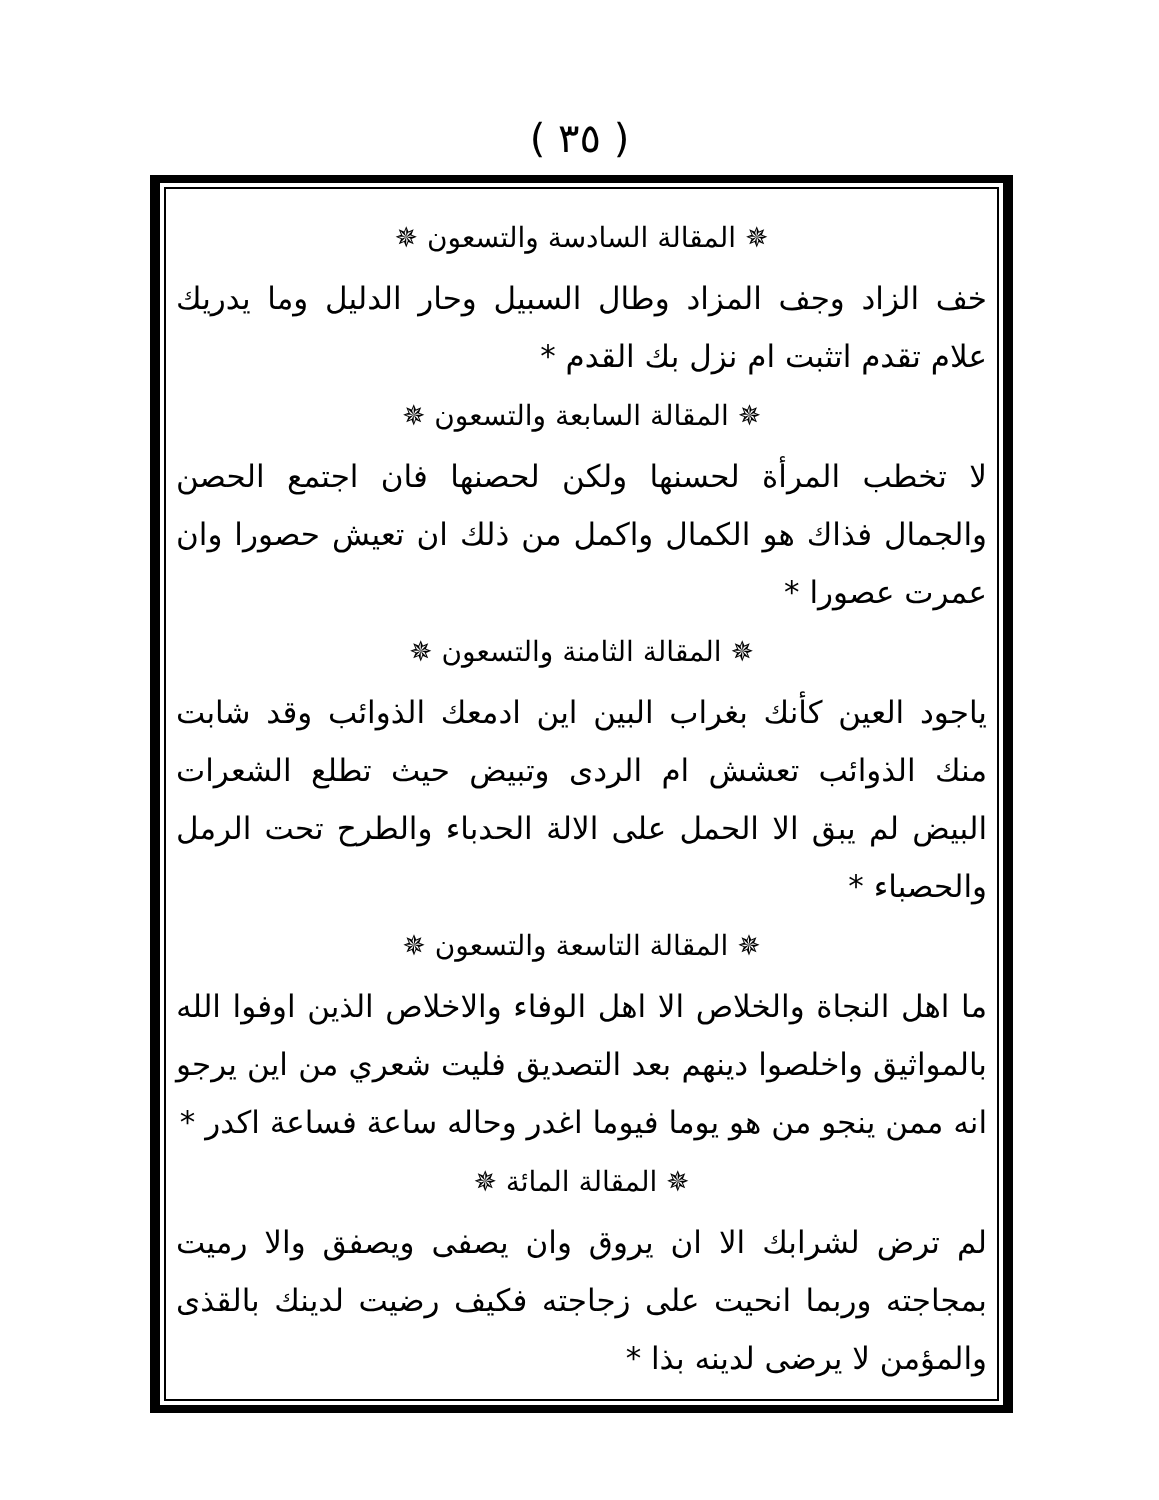( ٣٥ )
✵ المقالة السادسة والتسعون ✵
خف الزاد وجف المزاد وطال السبيل وحار الدليل وما يدريك علام تقدم اتثبت ام نزل بك القدم *
✵ المقالة السابعة والتسعون ✵
لا تخطب المرأة لحسنها ولكن لحصنها فان اجتمع الحصن والجمال فذاك هو الكمال واكمل من ذلك ان تعيش حصورا وان عمرت عصورا *
✵ المقالة الثامنة والتسعون ✵
ياجود العين كأنك بغراب البين اين ادمعك الذوائب وقد شابت منك الذوائب تعشش ام الردى وتبيض حيث تطلع الشعرات البيض لم يبق الا الحمل على الالة الحدباء والطرح تحت الرمل والحصباء *
✵ المقالة التاسعة والتسعون ✵
ما اهل النجاة والخلاص الا اهل الوفاء والاخلاص الذين اوفوا الله بالمواثيق واخلصوا دينهم بعد التصديق فليت شعري من اين يرجو انه ممن ينجو من هو يوما فيوما اغدر وحاله ساعة فساعة اكدر *
✵ المقالة المائة ✵
لم ترض لشرابك الا ان يروق وان يصفى ويصفق والا رميت بمجاجته وربما انحيت على زجاجته فكيف رضيت لدينك بالقذى والمؤمن لا يرضى لدينه بذا *